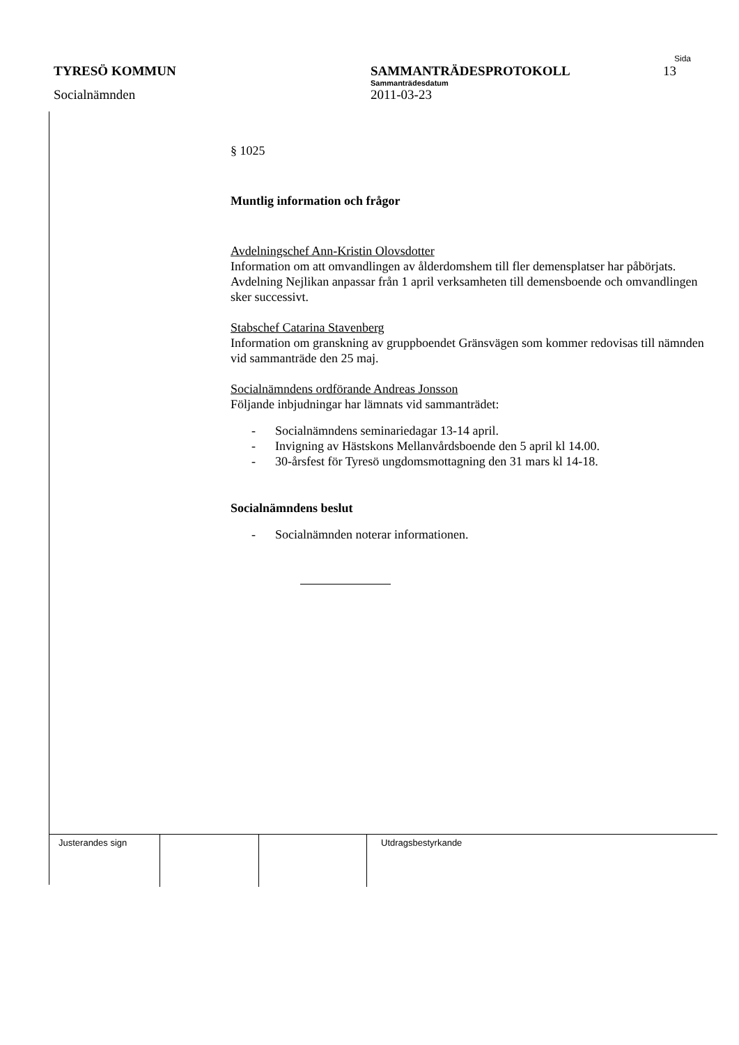Sida
TYRESÖ KOMMUN SAMMANTRÄDESPROTOKOLL 13
Sammanträdesdatum
Socialnämnden 2011-03-23
§ 1025
Muntlig information och frågor
Avdelningschef Ann-Kristin Olovsdotter
Information om att omvandlingen av ålderdomshem till fler demensplatser har påbörjats. Avdelning Nejlikan anpassar från 1 april verksamheten till demensboende och omvandlingen sker successivt.
Stabschef Catarina Stavenberg
Information om granskning av gruppboendet Gränsvägen som kommer redovisas till nämnden vid sammanträde den 25 maj.
Socialnämndens ordförande Andreas Jonsson
Följande inbjudningar har lämnats vid sammanträdet:
- Socialnämndens seminariedagar 13-14 april.
- Invigning av Hästskons Mellanvårdsboende den 5 april kl 14.00.
- 30-årsfest för Tyresö ungdomsmottagning den 31 mars kl 14-18.
Socialnämndens beslut
- Socialnämnden noterar informationen.
Justerandes sign Utdragsbestyrkande